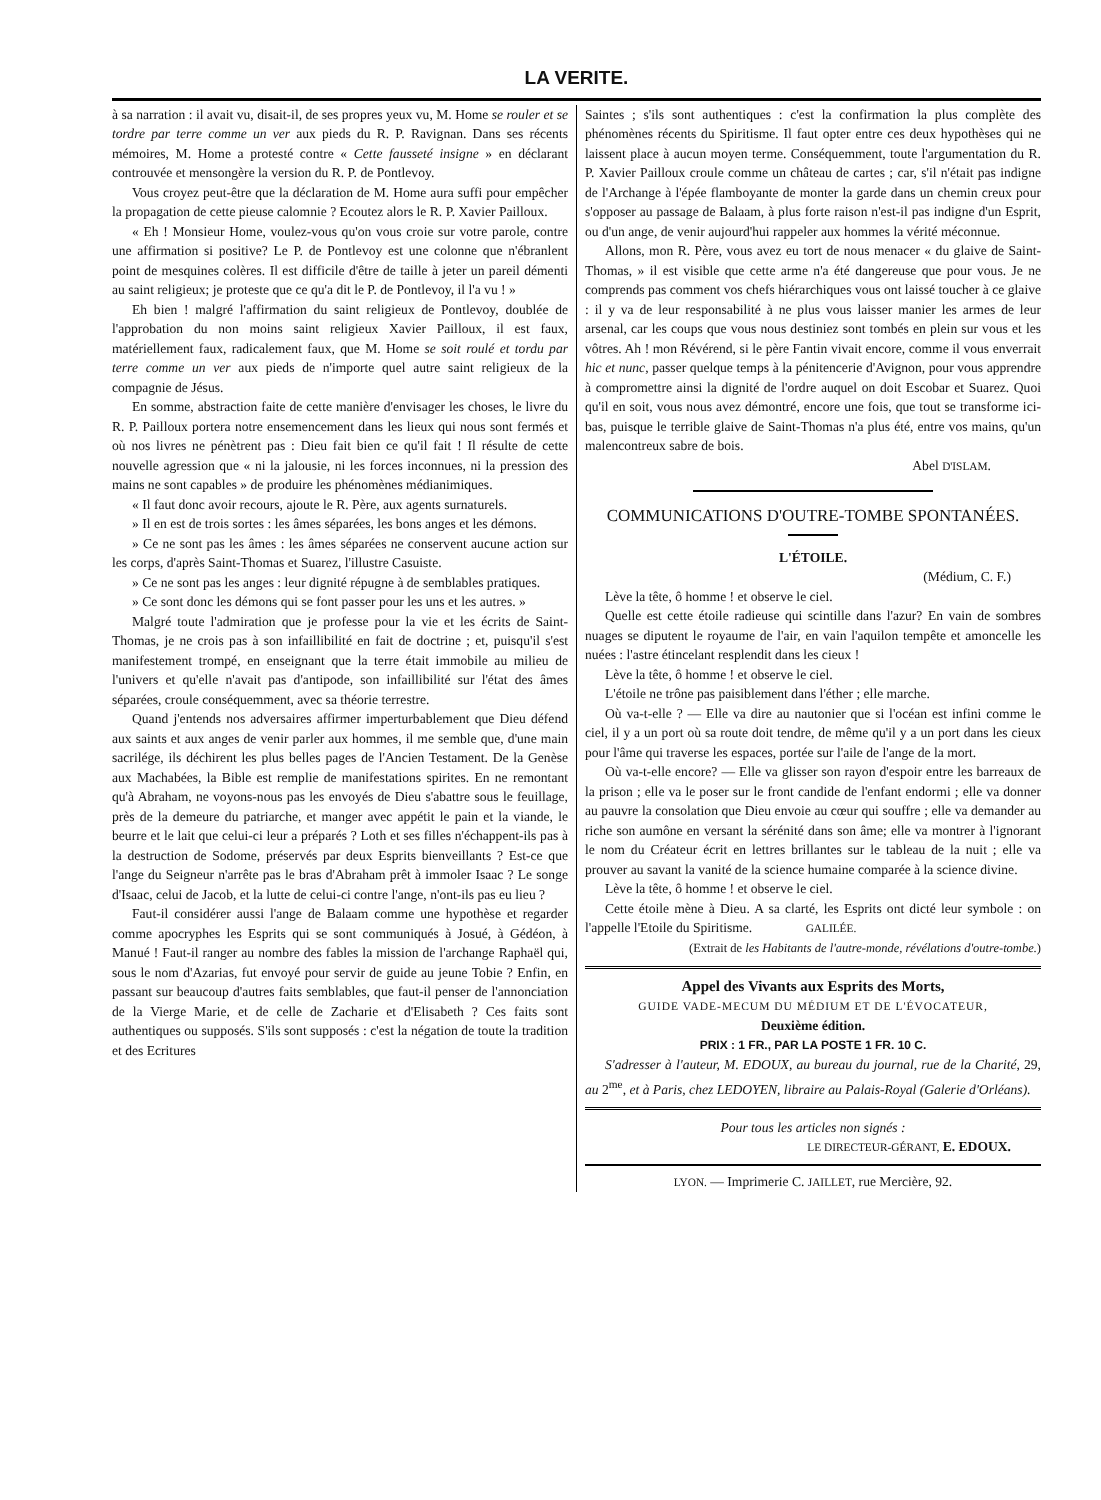LA VERITE.
à sa narration : il avait vu, disait-il, de ses propres yeux vu, M. Home se rouler et se tordre par terre comme un ver aux pieds du R. P. Ravignan. Dans ses récents mémoires, M. Home a protesté contre « Cette fausseté insigne » en déclarant controuvée et mensongère la version du R. P. de Pontlevoy.
Vous croyez peut-être que la déclaration de M. Home aura suffi pour empêcher la propagation de cette pieuse calomnie ? Ecoutez alors le R. P. Xavier Pailloux.
« Eh ! Monsieur Home, voulez-vous qu'on vous croie sur votre parole, contre une affirmation si positive? Le P. de Pontlevoy est une colonne que n'ébranlent point de mesquines colères. Il est difficile d'être de taille à jeter un pareil démenti au saint religieux; je proteste que ce qu'a dit le P. de Pontlevoy, il l'a vu ! »
Eh bien ! malgré l'affirmation du saint religieux de Pontlevoy, doublée de l'approbation du non moins saint religieux Xavier Pailloux, il est faux, matériellement faux, radicalement faux, que M. Home se soit roulé et tordu par terre comme un ver aux pieds de n'importe quel autre saint religieux de la compagnie de Jésus.
En somme, abstraction faite de cette manière d'envisager les choses, le livre du R. P. Pailloux portera notre ensemencement dans les lieux qui nous sont fermés et où nos livres ne pénètrent pas : Dieu fait bien ce qu'il fait ! Il résulte de cette nouvelle agression que « ni la jalousie, ni les forces inconnues, ni la pression des mains ne sont capables » de produire les phénomènes médianimiques.
« Il faut donc avoir recours, ajoute le R. Père, aux agents surnaturels.
» Il en est de trois sortes : les âmes séparées, les bons anges et les démons.
» Ce ne sont pas les âmes : les âmes séparées ne conservent aucune action sur les corps, d'après Saint-Thomas et Suarez, l'illustre Casuiste.
» Ce ne sont pas les anges : leur dignité répugne à de semblables pratiques.
» Ce sont donc les démons qui se font passer pour les uns et les autres. »
Malgré toute l'admiration que je professe pour la vie et les écrits de Saint-Thomas, je ne crois pas à son infaillibilité en fait de doctrine ; et, puisqu'il s'est manifestement trompé, en enseignant que la terre était immobile au milieu de l'univers et qu'elle n'avait pas d'antipode, son infaillibilité sur l'état des âmes séparées, croule conséquemment, avec sa théorie terrestre.
Quand j'entends nos adversaires affirmer imperturbablement que Dieu défend aux saints et aux anges de venir parler aux hommes, il me semble que, d'une main sacrilége, ils déchirent les plus belles pages de l'Ancien Testament. De la Genèse aux Machabées, la Bible est remplie de manifestations spirites. En ne remontant qu'à Abraham, ne voyons-nous pas les envoyés de Dieu s'abattre sous le feuillage, près de la demeure du patriarche, et manger avec appétit le pain et la viande, le beurre et le lait que celui-ci leur a préparés ? Loth et ses filles n'échappent-ils pas à la destruction de Sodome, préservés par deux Esprits bienveillants ? Est-ce que l'ange du Seigneur n'arrête pas le bras d'Abraham prêt à immoler Isaac ? Le songe d'Isaac, celui de Jacob, et la lutte de celui-ci contre l'ange, n'ont-ils pas eu lieu ?
Faut-il considérer aussi l'ange de Balaam comme une hypothèse et regarder comme apocryphes les Esprits qui se sont communiqués à Josué, à Gédéon, à Manué ! Faut-il ranger au nombre des fables la mission de l'archange Raphaël qui, sous le nom d'Azarias, fut envoyé pour servir de guide au jeune Tobie ? Enfin, en passant sur beaucoup d'autres faits semblables, que faut-il penser de l'annonciation de la Vierge Marie, et de celle de Zacharie et d'Elisabeth ? Ces faits sont authentiques ou supposés. S'ils sont supposés : c'est la négation de toute la tradition et des Ecritures
Saintes ; s'ils sont authentiques : c'est la confirmation la plus complète des phénomènes récents du Spiritisme. Il faut opter entre ces deux hypothèses qui ne laissent place à aucun moyen terme. Conséquemment, toute l'argumentation du R. P. Xavier Pailloux croule comme un château de cartes ; car, s'il n'était pas indigne de l'Archange à l'épée flamboyante de monter la garde dans un chemin creux pour s'opposer au passage de Balaam, à plus forte raison n'est-il pas indigne d'un Esprit, ou d'un ange, de venir aujourd'hui rappeler aux hommes la vérité méconnue.
Allons, mon R. Père, vous avez eu tort de nous menacer « du glaive de Saint-Thomas, » il est visible que cette arme n'a été dangereuse que pour vous. Je ne comprends pas comment vos chefs hiérarchiques vous ont laissé toucher à ce glaive : il y va de leur responsabilité à ne plus vous laisser manier les armes de leur arsenal, car les coups que vous nous destiniez sont tombés en plein sur vous et les vôtres. Ah ! mon Révérend, si le père Fantin vivait encore, comme il vous enverrait hic et nunc, passer quelque temps à la pénitencerie d'Avignon, pour vous apprendre à compromettre ainsi la dignité de l'ordre auquel on doit Escobar et Suarez. Quoi qu'il en soit, vous nous avez démontré, encore une fois, que tout se transforme ici-bas, puisque le terrible glaive de Saint-Thomas n'a plus été, entre vos mains, qu'un malencontreux sabre de bois.
Abel D'ISLAM.
COMMUNICATIONS D'OUTRE-TOMBE SPONTANÉES.
L'ÉTOILE.
(Médium, C. F.)
Lève la tête, ô homme ! et observe le ciel.
Quelle est cette étoile radieuse qui scintille dans l'azur? En vain de sombres nuages se diputent le royaume de l'air, en vain l'aquilon tempête et amoncelle les nuées : l'astre étincelant resplendit dans les cieux !
Lève la tête, ô homme ! et observe le ciel.
L'étoile ne trône pas paisiblement dans l'éther ; elle marche.
Où va-t-elle ? — Elle va dire au nautonier que si l'océan est infini comme le ciel, il y a un port où sa route doit tendre, de même qu'il y a un port dans les cieux pour l'âme qui traverse les espaces, portée sur l'aile de l'ange de la mort.
Où va-t-elle encore? — Elle va glisser son rayon d'espoir entre les barreaux de la prison ; elle va le poser sur le front candide de l'enfant endormi ; elle va donner au pauvre la consolation que Dieu envoie au cœur qui souffre ; elle va demander au riche son aumône en versant la sérénité dans son âme; elle va montrer à l'ignorant le nom du Créateur écrit en lettres brillantes sur le tableau de la nuit ; elle va prouver au savant la vanité de la science humaine comparée à la science divine.
Lève la tête, ô homme ! et observe le ciel.
Cette étoile mène à Dieu. A sa clarté, les Esprits ont dicté leur symbole : on l'appelle l'Etoile du Spiritisme. GALILÉE.
(Extrait de les Habitants de l'autre-monde, révélations d'outre-tombe.)
Appel des Vivants aux Esprits des Morts,
GUIDE VADE-MECUM DU MÉDIUM ET DE L'ÉVOCATEUR,
Deuxième édition.
PRIX : 1 FR., PAR LA POSTE 1 FR. 10 C.
S'adresser à l'auteur, M. EDOUX, au bureau du journal, rue de la Charité, 29, au 2<sup>me</sup>, et à Paris, chez LEDOYEN, libraire au Palais-Royal (Galerie d'Orléans).
Pour tous les articles non signés :
LE DIRECTEUR-GÉRANT, E. EDOUX.
LYON. — Imprimerie C. JAILLET, rue Mercière, 92.